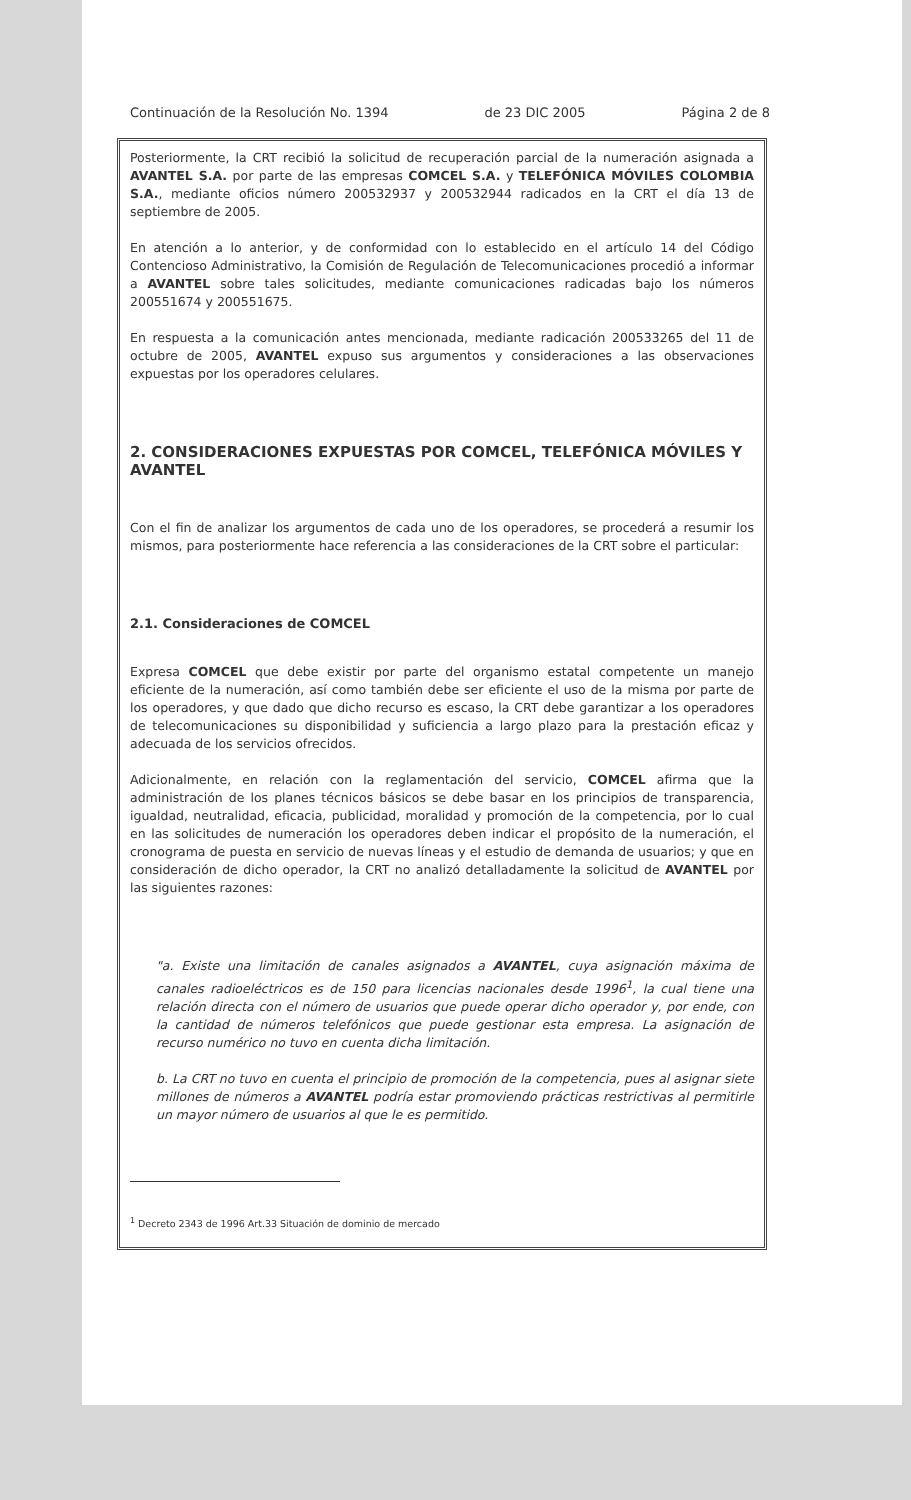Continuación de la Resolución No. 1394 de 23 DIC 2005 Página 2 de 8
Posteriormente, la CRT recibió la solicitud de recuperación parcial de la numeración asignada a AVANTEL S.A. por parte de las empresas COMCEL S.A. y TELEFÓNICA MÓVILES COLOMBIA S.A., mediante oficios número 200532937 y 200532944 radicados en la CRT el día 13 de septiembre de 2005.
En atención a lo anterior, y de conformidad con lo establecido en el artículo 14 del Código Contencioso Administrativo, la Comisión de Regulación de Telecomunicaciones procedió a informar a AVANTEL sobre tales solicitudes, mediante comunicaciones radicadas bajo los números 200551674 y 200551675.
En respuesta a la comunicación antes mencionada, mediante radicación 200533265 del 11 de octubre de 2005, AVANTEL expuso sus argumentos y consideraciones a las observaciones expuestas por los operadores celulares.
2. CONSIDERACIONES EXPUESTAS POR COMCEL, TELEFÓNICA MÓVILES Y AVANTEL
Con el fin de analizar los argumentos de cada uno de los operadores, se procederá a resumir los mismos, para posteriormente hace referencia a las consideraciones de la CRT sobre el particular:
2.1. Consideraciones de COMCEL
Expresa COMCEL que debe existir por parte del organismo estatal competente un manejo eficiente de la numeración, así como también debe ser eficiente el uso de la misma por parte de los operadores, y que dado que dicho recurso es escaso, la CRT debe garantizar a los operadores de telecomunicaciones su disponibilidad y suficiencia a largo plazo para la prestación eficaz y adecuada de los servicios ofrecidos.
Adicionalmente, en relación con la reglamentación del servicio, COMCEL afirma que la administración de los planes técnicos básicos se debe basar en los principios de transparencia, igualdad, neutralidad, eficacia, publicidad, moralidad y promoción de la competencia, por lo cual en las solicitudes de numeración los operadores deben indicar el propósito de la numeración, el cronograma de puesta en servicio de nuevas líneas y el estudio de demanda de usuarios; y que en consideración de dicho operador, la CRT no analizó detalladamente la solicitud de AVANTEL por las siguientes razones:
"a. Existe una limitación de canales asignados a AVANTEL, cuya asignación máxima de canales radioeléctricos es de 150 para licencias nacionales desde 1996<sup>1</sup>, la cual tiene una relación directa con el número de usuarios que puede operar dicho operador y, por ende, con la cantidad de números telefónicos que puede gestionar esta empresa. La asignación de recurso numérico no tuvo en cuenta dicha limitación.
b. La CRT no tuvo en cuenta el principio de promoción de la competencia, pues al asignar siete millones de números a AVANTEL podría estar promoviendo prácticas restrictivas al permitirle un mayor número de usuarios al que le es permitido.
<sup>1</sup> Decreto 2343 de 1996 Art.33 Situación de dominio de mercado